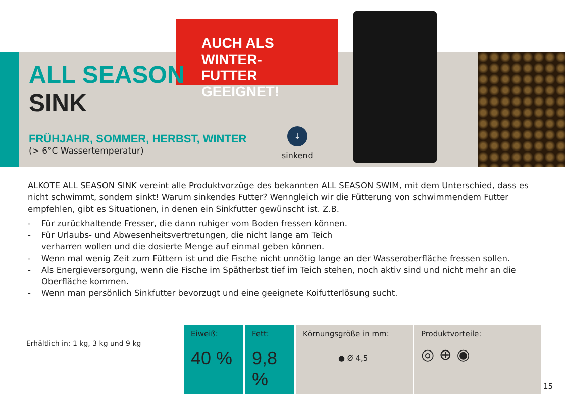AUCH ALS WINTER-
FUTTER GEEIGNET!
ALL SEASON
SINK
FRÜHJAHR, SOMMER, HERBST, WINTER
(> 6°C Wassertemperatur)
↓
sinkend
ALKOTE ALL SEASON SINK vereint alle Produktvorzüge des bekannten ALL SEASON SWIM, mit dem Unterschied, dass es nicht schwimmt, sondern sinkt! Warum sinkendes Futter? Wenngleich wir die Fütterung von schwimmendem Futter empfehlen, gibt es Situationen, in denen ein Sinkfutter gewünscht ist. Z.B.
- Für zurückhaltende Fresser, die dann ruhiger vom Boden fressen können.
- Für Urlaubs- und Abwesenheitsvertretungen, die nicht lange am Teich
verharren wollen und die dosierte Menge auf einmal geben können.
- Wenn mal wenig Zeit zum Füttern ist und die Fische nicht unnötig lange an der Wasseroberfläche fressen sollen.
- Als Energieversorgung, wenn die Fische im Spätherbst tief im Teich stehen, noch aktiv sind und nicht mehr an die Oberfläche kommen.
- Wenn man persönlich Sinkfutter bevorzugt und eine geeignete Koifutterlösung sucht.
Erhältlich in: 1 kg, 3 kg und 9 kg
| Eiweiß: 40 % | Fett: 9,8 % | Körnungsgröße in mm: ● Ø 4,5 | Produktvorteile: ◎ ⊕ ◉ |
15